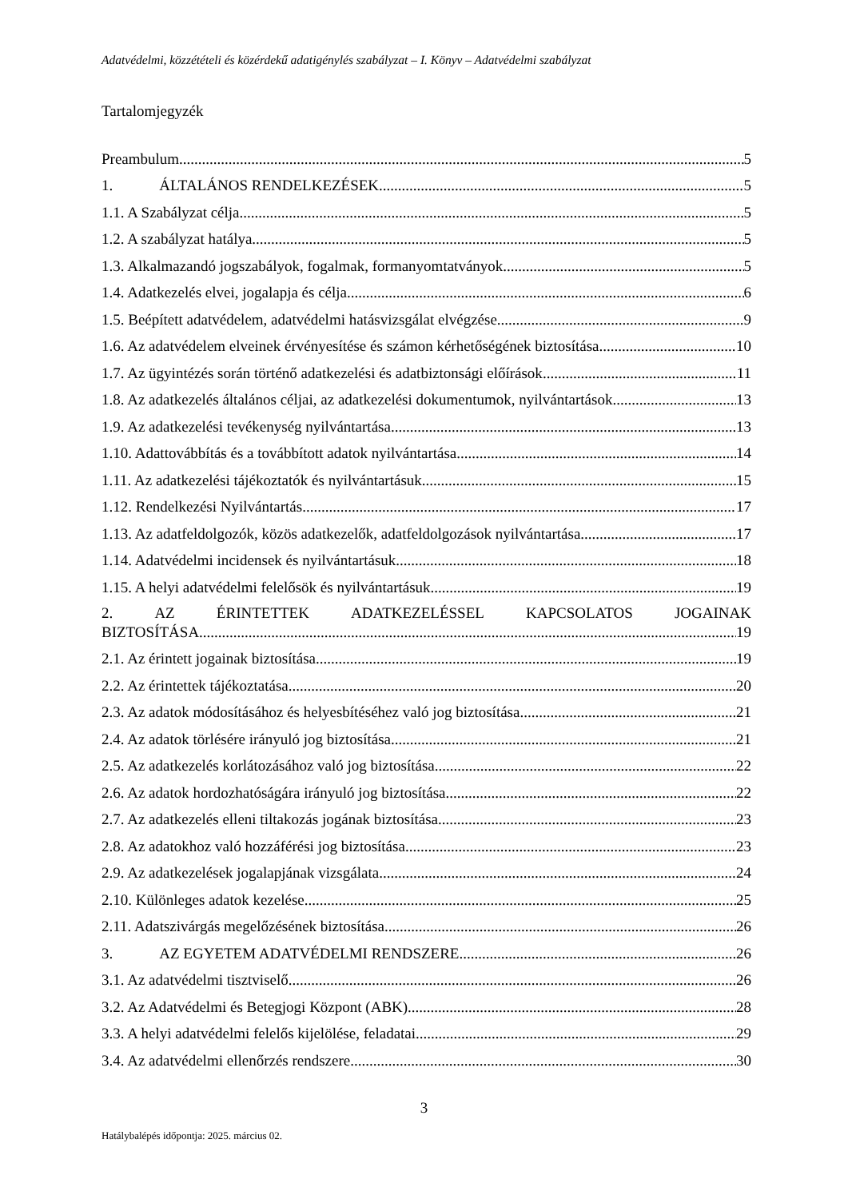Adatvédelmi, közzétételi és közérdekű adatigénylés szabályzat – I. Könyv – Adatvédelmi szabályzat
Tartalomjegyzék
Preambulum 5
1. ÁLTALÁNOS RENDELKEZÉSEK 5
1.1. A Szabályzat célja 5
1.2. A szabályzat hatálya 5
1.3. Alkalmazandó jogszabályok, fogalmak, formanyomtatványok 5
1.4. Adatkezelés elvei, jogalapja és célja 6
1.5. Beépített adatvédelem, adatvédelmi hatásvizsgálat elvégzése 9
1.6. Az adatvédelem elveinek érvényesítése és számon kérhetőségének biztosítása 10
1.7. Az ügyintézés során történő adatkezelési és adatbiztonsági előírások 11
1.8. Az adatkezelés általános céljai, az adatkezelési dokumentumok, nyilvántartások 13
1.9. Az adatkezelési tevékenység nyilvántartása 13
1.10. Adattovábbítás és a továbbított adatok nyilvántartása 14
1.11. Az adatkezelési tájékoztatók és nyilvántartásuk 15
1.12. Rendelkezési Nyilvántartás 17
1.13. Az adatfeldolgozók, közös adatkezelők, adatfeldolgozások nyilvántartása 17
1.14. Adatvédelmi incidensek és nyilvántartásuk 18
1.15. A helyi adatvédelmi felelősök és nyilvántartásuk 19
2. AZ ÉRINTETTEK ADATKEZELÉSSEL KAPCSOLATOS JOGAINAK
BIZTOSÍTÁSA 19
2.1. Az érintett jogainak biztosítása 19
2.2. Az érintettek tájékoztatása 20
2.3. Az adatok módosításához és helyesbítéséhez való jog biztosítása 21
2.4. Az adatok törlésére irányuló jog biztosítása 21
2.5. Az adatkezelés korlátozásához való jog biztosítása 22
2.6. Az adatok hordozhatóságára irányuló jog biztosítása 22
2.7. Az adatkezelés elleni tiltakozás jogának biztosítása 23
2.8. Az adatokhoz való hozzáférési jog biztosítása 23
2.9. Az adatkezelések jogalapjának vizsgálata 24
2.10. Különleges adatok kezelése 25
2.11. Adatszivárgás megelőzésének biztosítása 26
3. AZ EGYETEM ADATVÉDELMI RENDSZERE 26
3.1. Az adatvédelmi tisztviselő 26
3.2. Az Adatvédelmi és Betegjogi Központ (ABK) 28
3.3. A helyi adatvédelmi felelős kijelölése, feladatai 29
3.4. Az adatvédelmi ellenőrzés rendszere 30
3
Hatálybalépés időpontja: 2025. március 02.